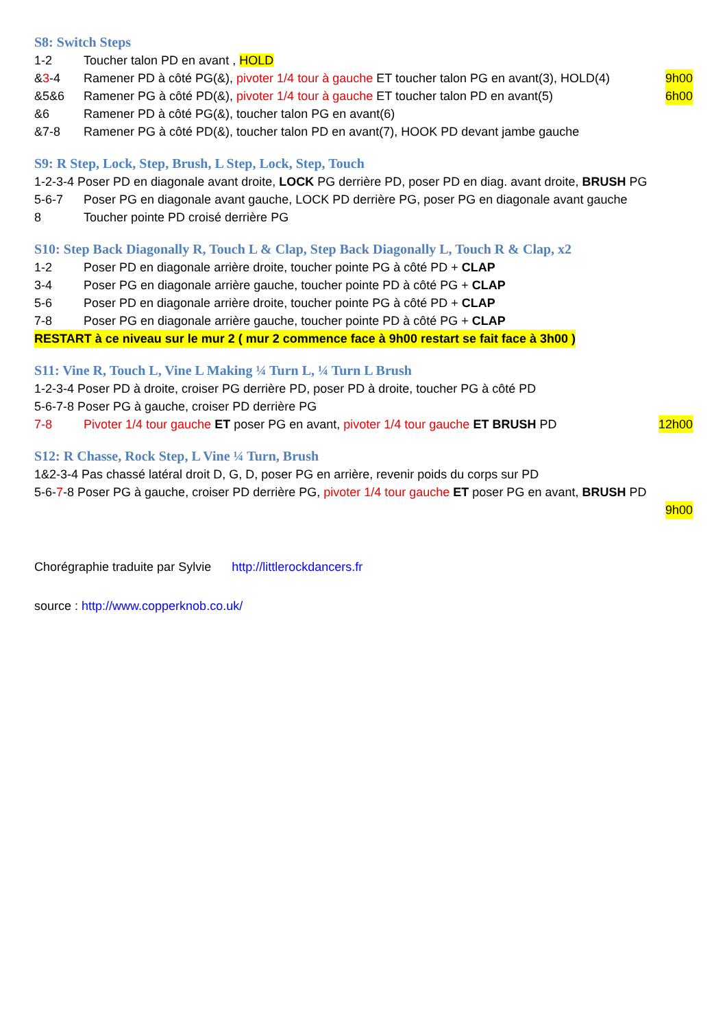S8: Switch Steps
1-2 Toucher talon PD en avant , HOLD
&3-4 Ramener PD à côté PG(&), pivoter 1/4 tour à gauche ET toucher talon PG en avant(3), HOLD(4) 9h00
&5&6 Ramener PG à côté PD(&), pivoter 1/4 tour à gauche ET toucher talon PD en avant(5) 6h00
&6 Ramener PD à côté PG(&), toucher talon PG en avant(6)
&7-8 Ramener PG à côté PD(&), toucher talon PD en avant(7), HOOK PD devant jambe gauche
S9: R Step, Lock, Step, Brush, L Step, Lock, Step, Touch
1-2-3-4 Poser PD en diagonale avant droite, LOCK PG derrière PD, poser PD en diag. avant droite, BRUSH PG
5-6-7 Poser PG en diagonale avant gauche, LOCK PD derrière PG, poser PG en diagonale avant gauche
8 Toucher pointe PD croisé derrière PG
S10: Step Back Diagonally R, Touch L & Clap, Step Back Diagonally L, Touch R & Clap, x2
1-2 Poser PD en diagonale arrière droite, toucher pointe PG à côté PD + CLAP
3-4 Poser PG en diagonale arrière gauche, toucher pointe PD à côté PG + CLAP
5-6 Poser PD en diagonale arrière droite, toucher pointe PG à côté PD + CLAP
7-8 Poser PG en diagonale arrière gauche, toucher pointe PD à côté PG + CLAP
RESTART à ce niveau sur le mur 2 ( mur 2 commence face à 9h00 restart se fait face à 3h00 )
S11: Vine R, Touch L, Vine L Making ¼ Turn L, ¼ Turn L Brush
1-2-3-4 Poser PD à droite, croiser PG derrière PD, poser PD à droite, toucher PG à côté PD
5-6-7-8 Poser PG à gauche, croiser PD derrière PG
7-8 Pivoter 1/4 tour gauche ET poser PG en avant, pivoter 1/4 tour gauche ET BRUSH PD 12h00
S12: R Chasse, Rock Step, L Vine ¼ Turn, Brush
1&2-3-4 Pas chassé latéral droit D, G, D, poser PG en arrière, revenir poids du corps sur PD
5-6-7-8 Poser PG à gauche, croiser PD derrière PG, pivoter 1/4 tour gauche ET poser PG en avant, BRUSH PD
9h00
Chorégraphie traduite par Sylvie http://littlerockdancers.fr
source : http://www.copperknob.co.uk/